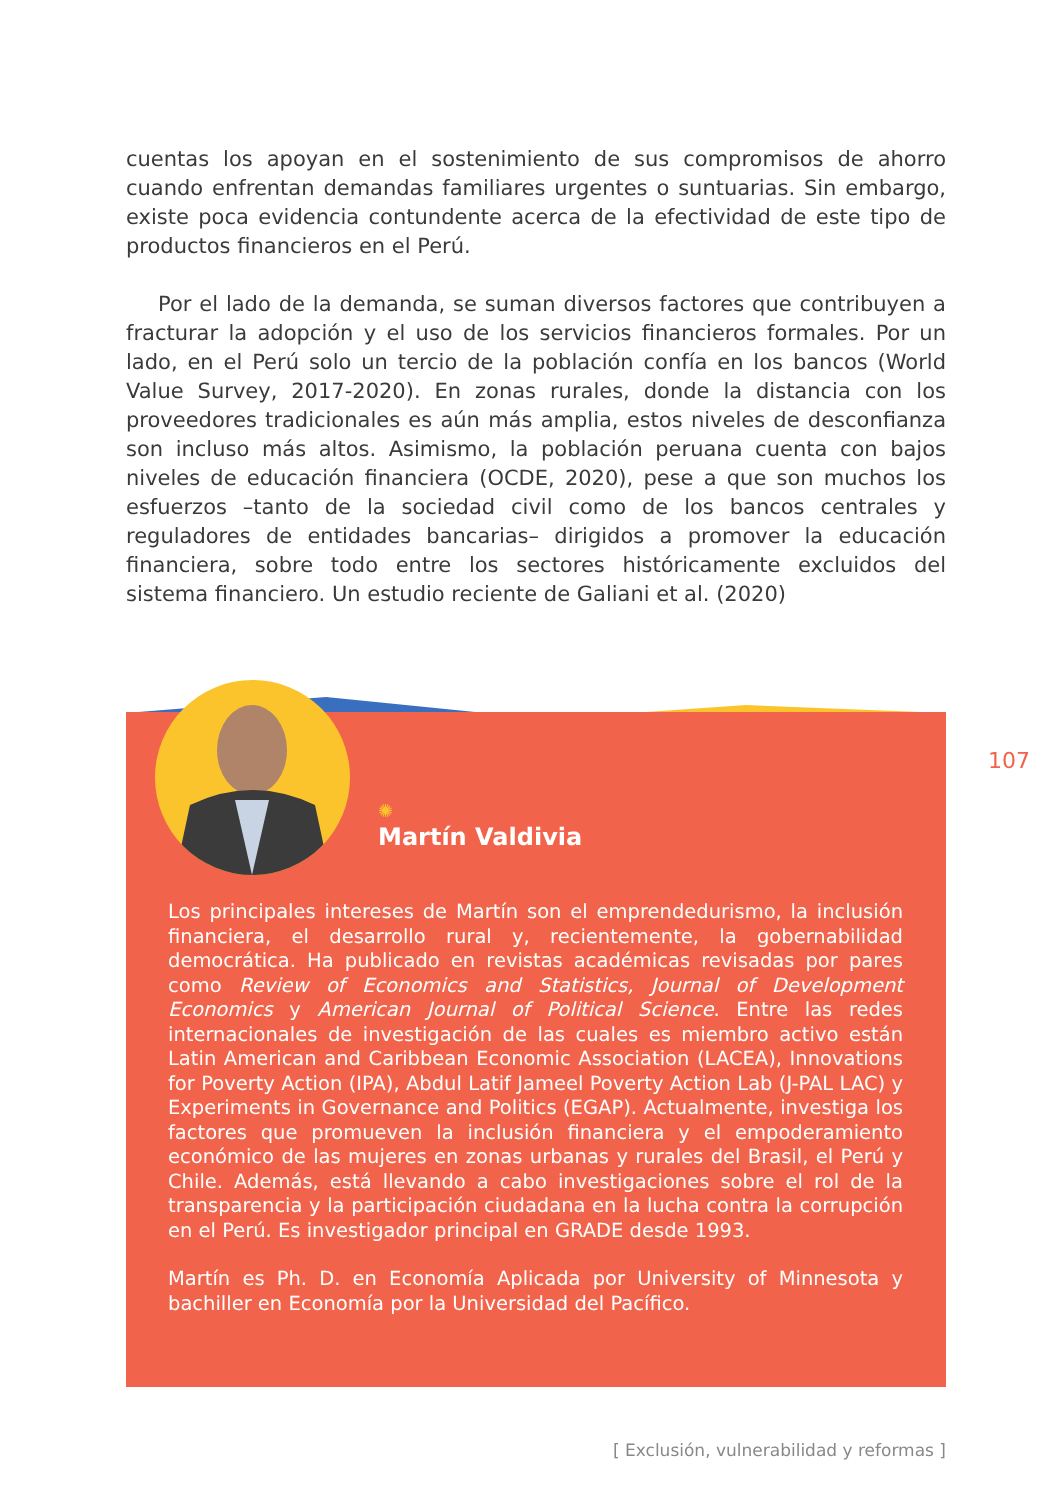cuentas los apoyan en el sostenimiento de sus compromisos de ahorro cuando enfrentan demandas familiares urgentes o suntuarias. Sin embargo, existe poca evidencia contundente acerca de la efectividad de este tipo de productos financieros en el Perú.
Por el lado de la demanda, se suman diversos factores que contribuyen a fracturar la adopción y el uso de los servicios financieros formales. Por un lado, en el Perú solo un tercio de la población confía en los bancos (World Value Survey, 2017-2020). En zonas rurales, donde la distancia con los proveedores tradicionales es aún más amplia, estos niveles de desconfianza son incluso más altos. Asimismo, la población peruana cuenta con bajos niveles de educación financiera (OCDE, 2020), pese a que son muchos los esfuerzos –tanto de la sociedad civil como de los bancos centrales y reguladores de entidades bancarias– dirigidos a promover la educación financiera, sobre todo entre los sectores históricamente excluidos del sistema financiero. Un estudio reciente de Galiani et al. (2020)
✺
Martín Valdivia
Los principales intereses de Martín son el emprendedurismo, la inclusión financiera, el desarrollo rural y, recientemente, la gobernabilidad democrática. Ha publicado en revistas académicas revisadas por pares como Review of Economics and Statistics, Journal of Development Economics y American Journal of Political Science. Entre las redes internacionales de investigación de las cuales es miembro activo están Latin American and Caribbean Economic Association (LACEA), Innovations for Poverty Action (IPA), Abdul Latif Jameel Poverty Action Lab (J-PAL LAC) y Experiments in Governance and Politics (EGAP). Actualmente, investiga los factores que promueven la inclusión financiera y el empoderamiento económico de las mujeres en zonas urbanas y rurales del Brasil, el Perú y Chile. Además, está llevando a cabo investigaciones sobre el rol de la transparencia y la participación ciudadana en la lucha contra la corrupción en el Perú. Es investigador principal en GRADE desde 1993.
Martín es Ph. D. en Economía Aplicada por University of Minnesota y bachiller en Economía por la Universidad del Pacífico.
107
[ Exclusión, vulnerabilidad y reformas ]